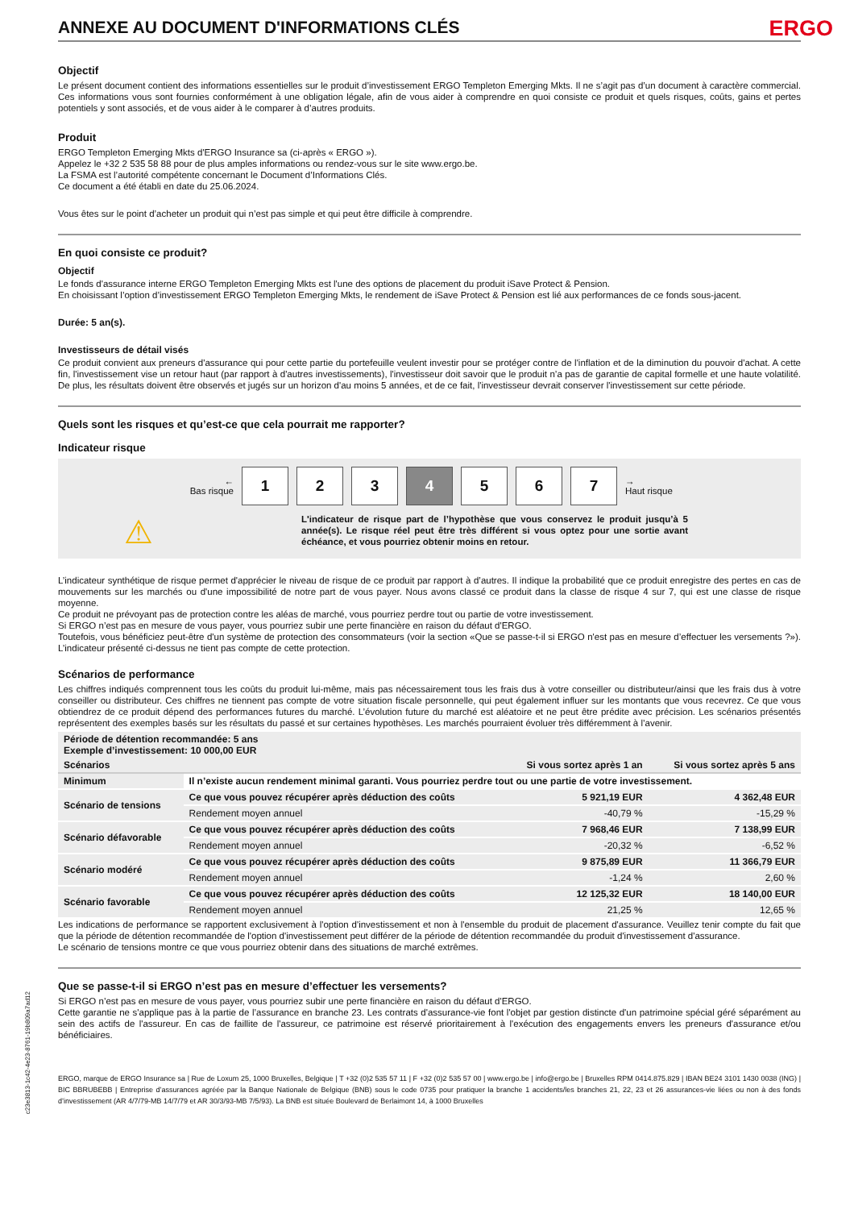c23e3813-1c42-4e23-8761-19b809a7ad12
ANNEXE AU DOCUMENT D'INFORMATIONS CLÉS ERGO
Objectif
Le présent document contient des informations essentielles sur le produit d’investissement ERGO Templeton Emerging Mkts. Il ne s’agit pas d’un document à caractère commercial. Ces informations vous sont fournies conformément à une obligation légale, afin de vous aider à comprendre en quoi consiste ce produit et quels risques, coûts, gains et pertes potentiels y sont associés, et de vous aider à le comparer à d’autres produits.
Produit
ERGO Templeton Emerging Mkts d'ERGO Insurance sa (ci-après « ERGO »).
Appelez le +32 2 535 58 88 pour de plus amples informations ou rendez-vous sur le site www.ergo.be.
La FSMA est l’autorité compétente concernant le Document d’Informations Clés.
Ce document a été établi en date du 25.06.2024.
Vous êtes sur le point d’acheter un produit qui n’est pas simple et qui peut être difficile à comprendre.
En quoi consiste ce produit?
Objectif
Le fonds d'assurance interne ERGO Templeton Emerging Mkts est l'une des options de placement du produit iSave Protect & Pension.
En choisissant l’option d’investissement ERGO Templeton Emerging Mkts, le rendement de iSave Protect & Pension est lié aux performances de ce fonds sous-jacent.
Durée: 5 an(s).
Investisseurs de détail visés
Ce produit convient aux preneurs d'assurance qui pour cette partie du portefeuille veulent investir pour se protéger contre de l'inflation et de la diminution du pouvoir d'achat. A cette fin, l'investissement vise un retour haut (par rapport à d'autres investissements), l'investisseur doit savoir que le produit n’a pas de garantie de capital formelle et une haute volatilité. De plus, les résultats doivent être observés et jugés sur un horizon d'au moins 5 années, et de ce fait, l'investisseur devrait conserver l'investissement sur cette période.
Quels sont les risques et qu’est-ce que cela pourrait me rapporter?
Indicateur risque
←
Bas risque
1 2 3 4 5 6 7
→
Haut risque
⚠
L'indicateur de risque part de l’hypothèse que vous conservez le produit jusqu’à 5 année(s). Le risque réel peut être très différent si vous optez pour une sortie avant échéance, et vous pourriez obtenir moins en retour.
L’indicateur synthétique de risque permet d'apprécier le niveau de risque de ce produit par rapport à d’autres. Il indique la probabilité que ce produit enregistre des pertes en cas de mouvements sur les marchés ou d'une impossibilité de notre part de vous payer. Nous avons classé ce produit dans la classe de risque 4 sur 7, qui est une classe de risque moyenne.
Ce produit ne prévoyant pas de protection contre les aléas de marché, vous pourriez perdre tout ou partie de votre investissement.
Si ERGO n’est pas en mesure de vous payer, vous pourriez subir une perte financière en raison du défaut d'ERGO.
Toutefois, vous bénéficiez peut-être d'un système de protection des consommateurs (voir la section «Que se passe-t-il si ERGO n'est pas en mesure d’effectuer les versements ?»). L’indicateur présenté ci-dessus ne tient pas compte de cette protection.
Scénarios de performance
Les chiffres indiqués comprennent tous les coûts du produit lui-même, mais pas nécessairement tous les frais dus à votre conseiller ou distributeur/ainsi que les frais dus à votre conseiller ou distributeur. Ces chiffres ne tiennent pas compte de votre situation fiscale personnelle, qui peut également influer sur les montants que vous recevrez. Ce que vous obtiendrez de ce produit dépend des performances futures du marché. L’évolution future du marché est aléatoire et ne peut être prédite avec précision. Les scénarios présentés représentent des exemples basés sur les résultats du passé et sur certaines hypothèses. Les marchés pourraient évoluer très différemment à l’avenir.
| Période de détention recommandée: 5 ans Exemple d’investissement: 10 000,00 EUR | | | |
| --- | --- | --- | --- |
| Scénarios | | Si vous sortez après 1 an | Si vous sortez après 5 ans |
| Minimum | Il n’existe aucun rendement minimal garanti. Vous pourriez perdre tout ou une partie de votre investissement. | | |
| Scénario de tensions | Ce que vous pouvez récupérer après déduction des coûts | 5 921,19 EUR | 4 362,48 EUR |
| | Rendement moyen annuel | -40,79 % | -15,29 % |
| Scénario défavorable | Ce que vous pouvez récupérer après déduction des coûts | 7 968,46 EUR | 7 138,99 EUR |
| | Rendement moyen annuel | -20,32 % | -6,52 % |
| Scénario modéré | Ce que vous pouvez récupérer après déduction des coûts | 9 875,89 EUR | 11 366,79 EUR |
| | Rendement moyen annuel | -1,24 % | 2,60 % |
| Scénario favorable | Ce que vous pouvez récupérer après déduction des coûts | 12 125,32 EUR | 18 140,00 EUR |
| | Rendement moyen annuel | 21,25 % | 12,65 % |
Les indications de performance se rapportent exclusivement à l'option d'investissement et non à l'ensemble du produit de placement d'assurance. Veuillez tenir compte du fait que que la période de détention recommandée de l'option d'investissement peut différer de la période de détention recommandée du produit d'investissement d'assurance.
Le scénario de tensions montre ce que vous pourriez obtenir dans des situations de marché extrêmes.
Que se passe-t-il si ERGO n’est pas en mesure d’effectuer les versements?
Si ERGO n’est pas en mesure de vous payer, vous pourriez subir une perte financière en raison du défaut d'ERGO.
Cette garantie ne s'applique pas à la partie de l’assurance en branche 23. Les contrats d'assurance-vie font l'objet par gestion distincte d'un patrimoine spécial géré séparément au sein des actifs de l'assureur. En cas de faillite de l'assureur, ce patrimoine est réservé prioritairement à l'exécution des engagements envers les preneurs d'assurance et/ou bénéficiaires.
ERGO, marque de ERGO Insurance sa | Rue de Loxum 25, 1000 Bruxelles, Belgique | T +32 (0)2 535 57 11 | F +32 (0)2 535 57 00 | www.ergo.be | info@ergo.be | Bruxelles RPM 0414.875.829 | IBAN BE24 3101 1430 0038 (ING) | BIC BBRUBEBB | Entreprise d’assurances agréée par la Banque Nationale de Belgique (BNB) sous le code 0735 pour pratiquer la branche 1 accidents/les branches 21, 22, 23 et 26 assurances-vie liées ou non à des fonds d’investissement (AR 4/7/79-MB 14/7/79 et AR 30/3/93-MB 7/5/93). La BNB est située Boulevard de Berlaimont 14, à 1000 Bruxelles